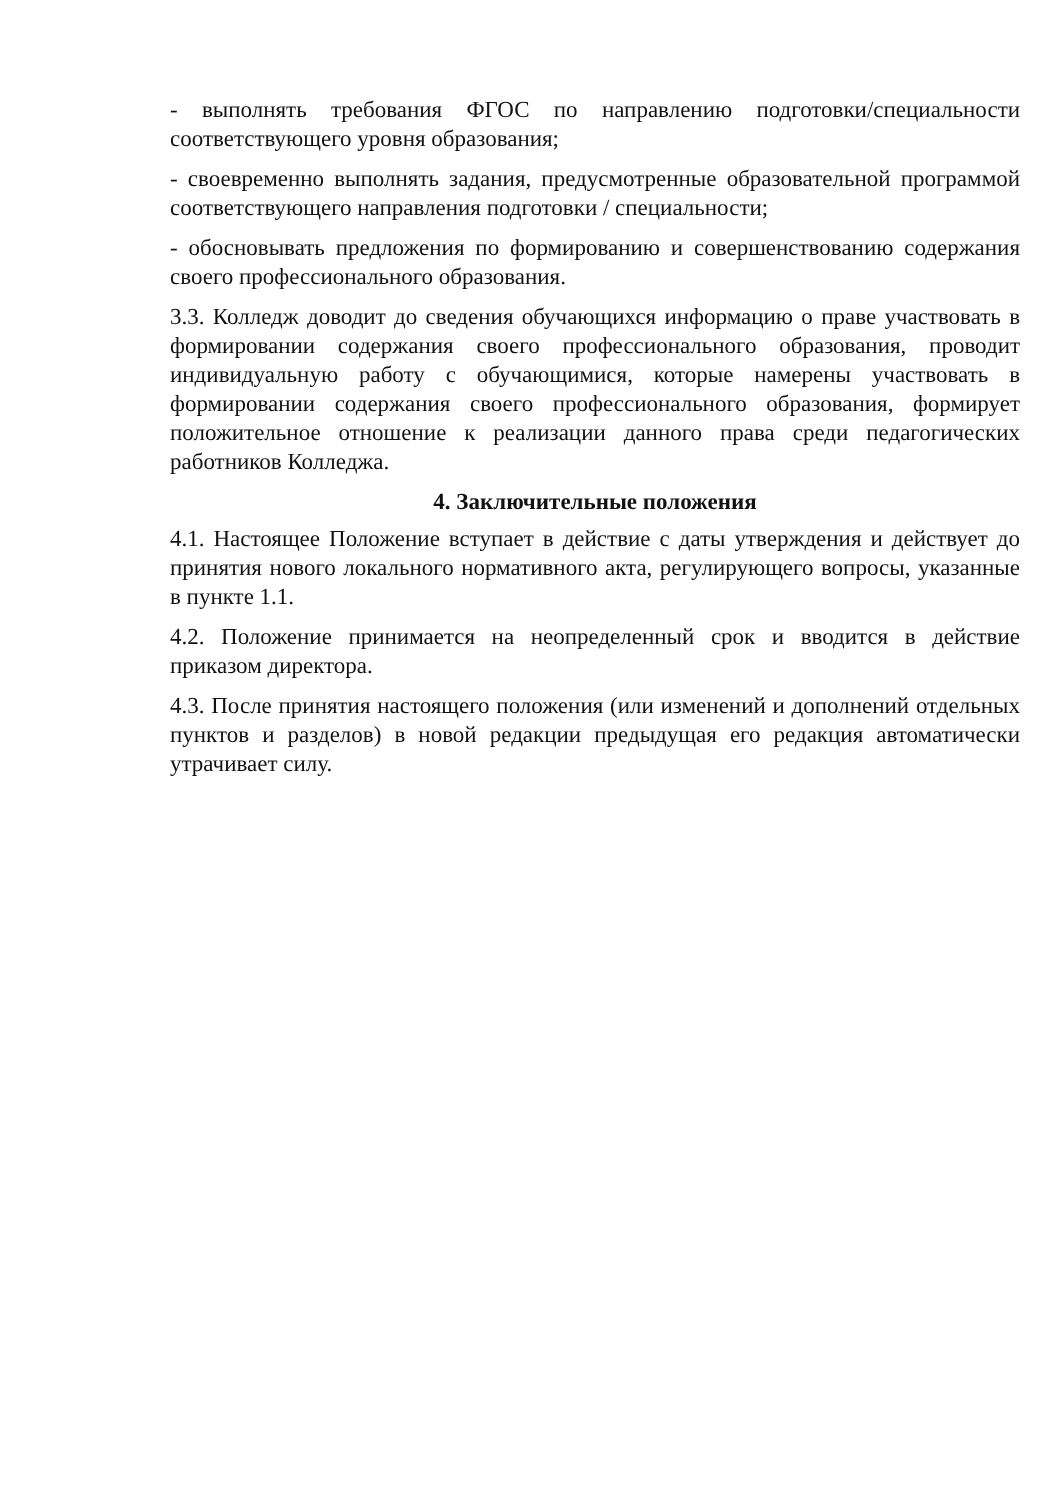- выполнять требования ФГОС по направлению подготовки/специальности соответствующего уровня образования;
- своевременно выполнять задания, предусмотренные образовательной программой соответствующего направления подготовки / специальности;
- обосновывать предложения по формированию и совершенствованию содержания своего профессионального образования.
3.3. Колледж доводит до сведения обучающихся информацию о праве участвовать в формировании содержания своего профессионального образования, проводит индивидуальную работу с обучающимися, которые намерены участвовать в формировании содержания своего профессионального образования, формирует положительное отношение к реализации данного права среди педагогических работников Колледжа.
4. Заключительные положения
4.1. Настоящее Положение вступает в действие с даты утверждения и действует до принятия нового локального нормативного акта, регулирующего вопросы, указанные в пункте 1.1.
4.2. Положение принимается на неопределенный срок и вводится в действие приказом директора.
4.3. После принятия настоящего положения (или изменений и дополнений отдельных пунктов и разделов) в новой редакции предыдущая его редакция автоматически утрачивает силу.